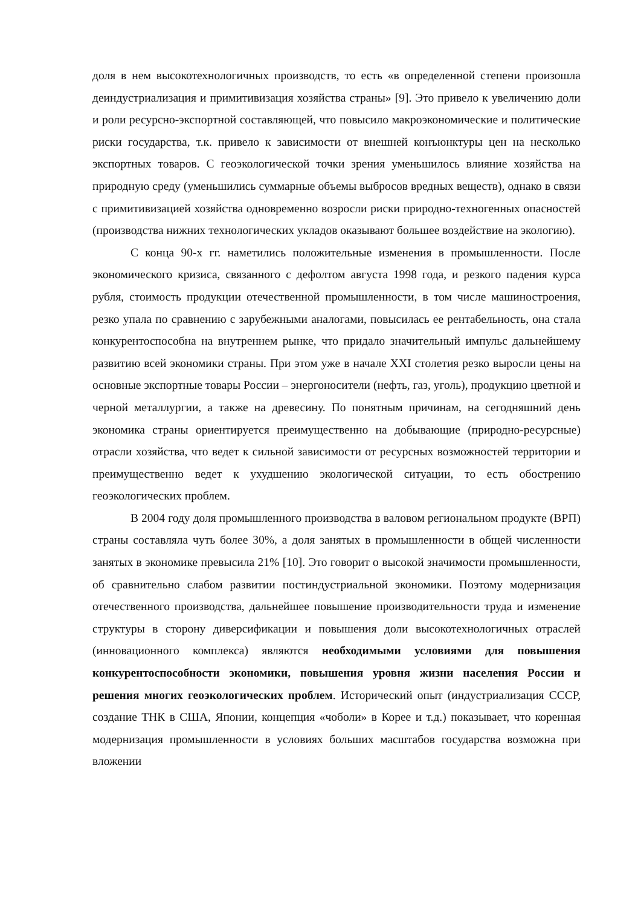доля в нем высокотехнологичных производств, то есть «в определенной степени произошла деиндустриализация и примитивизация хозяйства страны» [9]. Это привело к увеличению доли и роли ресурсно-экспортной составляющей, что повысило макроэкономические и политические риски государства, т.к. привело к зависимости от внешней конъюнктуры цен на несколько экспортных товаров. С геоэкологической точки зрения уменьшилось влияние хозяйства на природную среду (уменьшились суммарные объемы выбросов вредных веществ), однако в связи с примитивизацией хозяйства одновременно возросли риски природно-техногенных опасностей (производства нижних технологических укладов оказывают большее воздействие на экологию).
С конца 90-х гг. наметились положительные изменения в промышленности. После экономического кризиса, связанного с дефолтом августа 1998 года, и резкого падения курса рубля, стоимость продукции отечественной промышленности, в том числе машиностроения, резко упала по сравнению с зарубежными аналогами, повысилась ее рентабельность, она стала конкурентоспособна на внутреннем рынке, что придало значительный импульс дальнейшему развитию всей экономики страны. При этом уже в начале XXI столетия резко выросли цены на основные экспортные товары России – энергоносители (нефть, газ, уголь), продукцию цветной и черной металлургии, а также на древесину. По понятным причинам, на сегодняшний день экономика страны ориентируется преимущественно на добывающие (природно-ресурсные) отрасли хозяйства, что ведет к сильной зависимости от ресурсных возможностей территории и преимущественно ведет к ухудшению экологической ситуации, то есть обострению геоэкологических проблем.
В 2004 году доля промышленного производства в валовом региональном продукте (ВРП) страны составляла чуть более 30%, а доля занятых в промышленности в общей численности занятых в экономике превысила 21% [10]. Это говорит о высокой значимости промышленности, об сравнительно слабом развитии постиндустриальной экономики. Поэтому модернизация отечественного производства, дальнейшее повышение производительности труда и изменение структуры в сторону диверсификации и повышения доли высокотехнологичных отраслей (инновационного комплекса) являются необходимыми условиями для повышения конкурентоспособности экономики, повышения уровня жизни населения России и решения многих геоэкологических проблем. Исторический опыт (индустриализация СССР, создание ТНК в США, Японии, концепция «чоболи» в Корее и т.д.) показывает, что коренная модернизация промышленности в условиях больших масштабов государства возможна при вложении